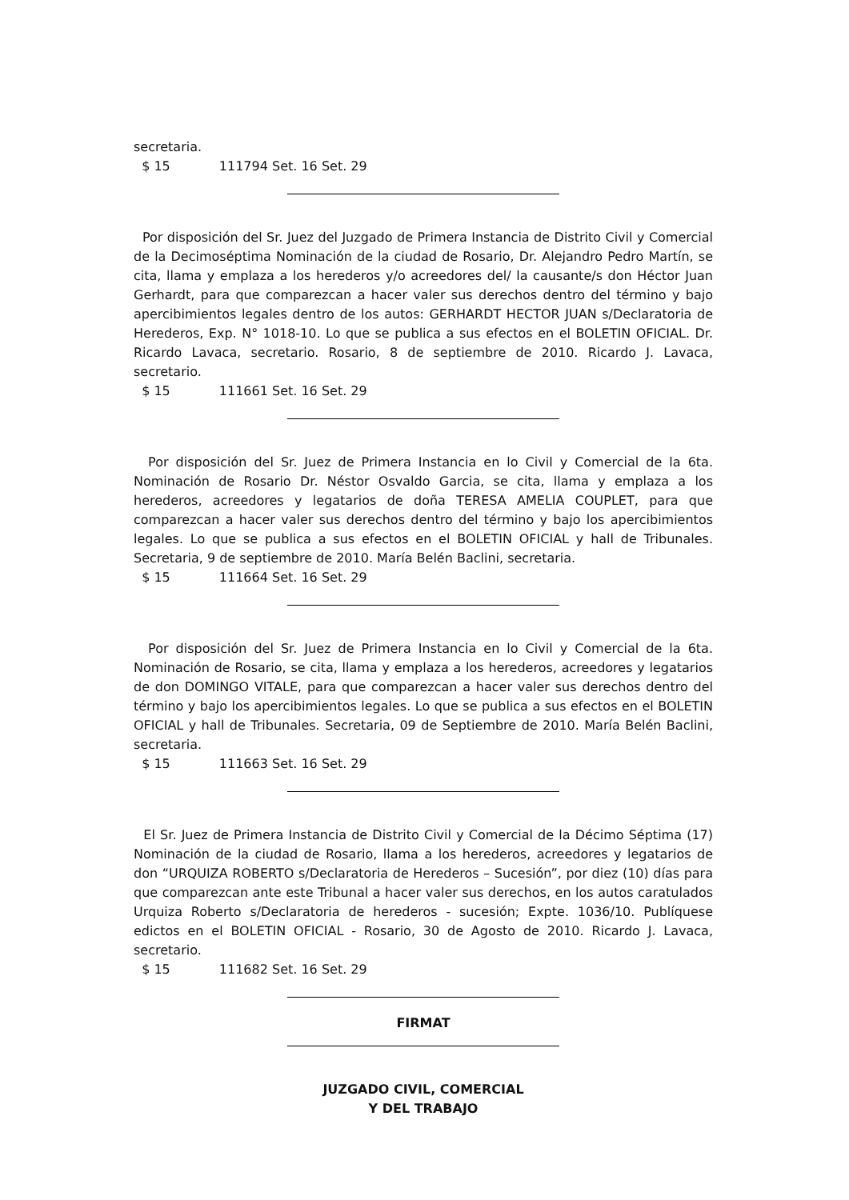secretaria.
$ 15 111794 Set. 16 Set. 29
Por disposición del Sr. Juez del Juzgado de Primera Instancia de Distrito Civil y Comercial de la Decimoséptima Nominación de la ciudad de Rosario, Dr. Alejandro Pedro Martín, se cita, llama y emplaza a los herederos y/o acreedores del/ la causante/s don Héctor Juan Gerhardt, para que comparezcan a hacer valer sus derechos dentro del término y bajo apercibimientos legales dentro de los autos: GERHARDT HECTOR JUAN s/Declaratoria de Herederos, Exp. N° 1018-10. Lo que se publica a sus efectos en el BOLETIN OFICIAL. Dr. Ricardo Lavaca, secretario. Rosario, 8 de septiembre de 2010. Ricardo J. Lavaca, secretario.
$ 15 111661 Set. 16 Set. 29
Por disposición del Sr. Juez de Primera Instancia en lo Civil y Comercial de la 6ta. Nominación de Rosario Dr. Néstor Osvaldo Garcia, se cita, llama y emplaza a los herederos, acreedores y legatarios de doña TERESA AMELIA COUPLET, para que comparezcan a hacer valer sus derechos dentro del término y bajo los apercibimientos legales. Lo que se publica a sus efectos en el BOLETIN OFICIAL y hall de Tribunales. Secretaria, 9 de septiembre de 2010. María Belén Baclini, secretaria.
$ 15 111664 Set. 16 Set. 29
Por disposición del Sr. Juez de Primera Instancia en lo Civil y Comercial de la 6ta. Nominación de Rosario, se cita, llama y emplaza a los herederos, acreedores y legatarios de don DOMINGO VITALE, para que comparezcan a hacer valer sus derechos dentro del término y bajo los apercibimientos legales. Lo que se publica a sus efectos en el BOLETIN OFICIAL y hall de Tribunales. Secretaria, 09 de Septiembre de 2010. María Belén Baclini, secretaria.
$ 15 111663 Set. 16 Set. 29
El Sr. Juez de Primera Instancia de Distrito Civil y Comercial de la Décimo Séptima (17) Nominación de la ciudad de Rosario, llama a los herederos, acreedores y legatarios de don “URQUIZA ROBERTO s/Declaratoria de Herederos – Sucesión”, por diez (10) días para que comparezcan ante este Tribunal a hacer valer sus derechos, en los autos caratulados Urquiza Roberto s/Declaratoria de herederos - sucesión; Expte. 1036/10. Publíquese edictos en el BOLETIN OFICIAL - Rosario, 30 de Agosto de 2010. Ricardo J. Lavaca, secretario.
$ 15 111682 Set. 16 Set. 29
FIRMAT
JUZGADO CIVIL, COMERCIAL
Y DEL TRABAJO